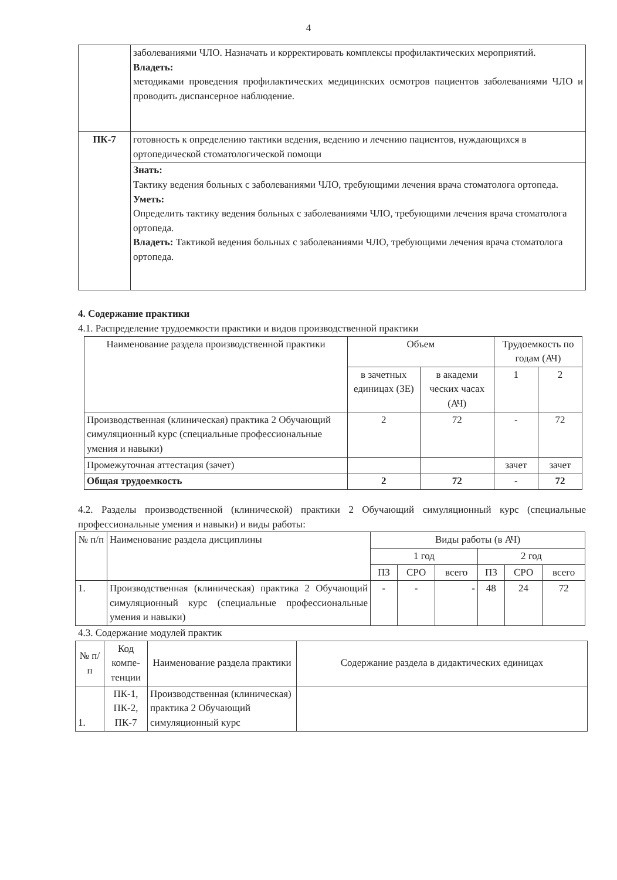4
| | заболеваниями ЧЛО. Назначать и корректировать комплексы профилактических мероприятий. Владеть: методиками проведения профилактических медицинских осмотров пациентов заболеваниями ЧЛО и проводить диспансерное наблюдение. |
| ПК-7 | готовность к определению тактики ведения, ведению и лечению пациентов, нуждающихся в ортопедической стоматологической помощи |
| | Знать: Тактику ведения больных с заболеваниями ЧЛО, требующими лечения врача стоматолога ортопеда. Уметь: Определить тактику ведения больных с заболеваниями ЧЛО, требующими лечения врача стоматолога ортопеда. Владеть: Тактикой ведения больных с заболеваниями ЧЛО, требующими лечения врача стоматолога ортопеда. |
4. Содержание практики
4.1. Распределение трудоемкости практики и видов производственной практики
| Наименование раздела производственной практики | Объем | | Трудоемкость по годам (АЧ) | |
| | в зачетных единицах (ЗЕ) | в академи ческих часах (АЧ) | 1 | 2 |
| Производственная (клиническая) практика 2 Обучающий симуляционный курс (специальные профессиональные умения и навыки) | 2 | 72 | - | 72 |
| Промежуточная аттестация (зачет) | | | зачет | зачет |
| Общая трудоемкость | 2 | 72 | - | 72 |
4.2. Разделы производственной (клинической) практики 2 Обучающий симуляционный курс (специальные профессиональные умения и навыки) и виды работы:
| № п/п | Наименование раздела дисциплины | Виды работы (в АЧ) | | | | | |
| | | 1 год | | | 2 год | | |
| | | ПЗ | СРО | всего | ПЗ | СРО | всего |
| 1. | Производственная (клиническая) практика 2 Обучающий симуляционный курс (специальные профессиональные умения и навыки) | - | - | - | 48 | 24 | 72 |
4.3. Содержание модулей практик
| № п/п | Код компе-тенции | Наименование раздела практики | Содержание раздела в дидактических единицах |
| 1. | ПК-1, ПК-2, ПК-7 | Производственная (клиническая) практика 2 Обучающий симуляционный курс | |